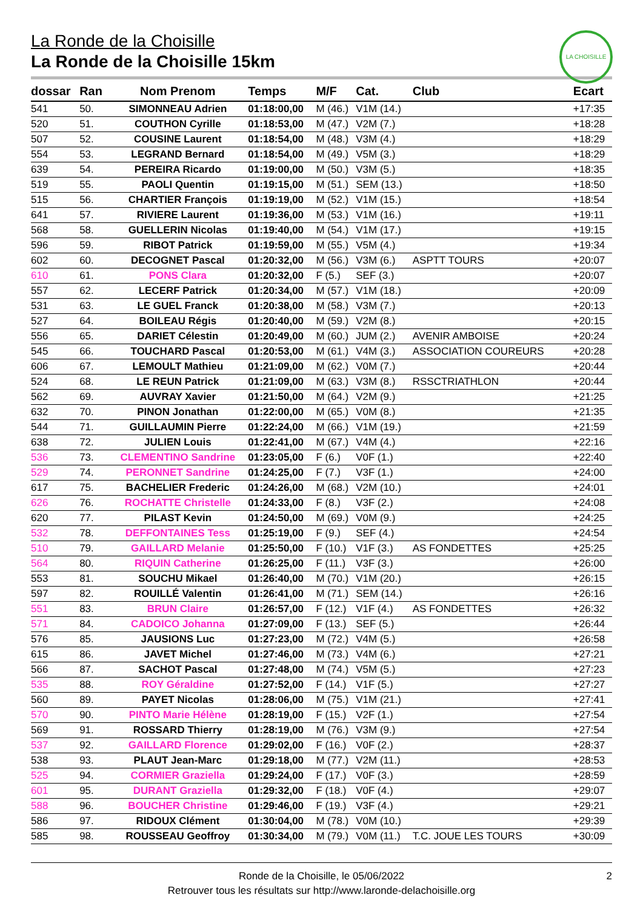LA CHOISILLE
La Ronde de la Choisille
La Ronde de la Choisille 15km
| dossar | Ran | Nom Prenom | Temps | M/F | Cat. | Club | Ecart |
| --- | --- | --- | --- | --- | --- | --- | --- |
| 541 | 50. | SIMONNEAU Adrien | 01:18:00,00 | M (46.) | V1M (14.) | | +17:35 |
| 520 | 51. | COUTHON Cyrille | 01:18:53,00 | M (47.) | V2M (7.) | | +18:28 |
| 507 | 52. | COUSINE Laurent | 01:18:54,00 | M (48.) | V3M (4.) | | +18:29 |
| 554 | 53. | LEGRAND Bernard | 01:18:54,00 | M (49.) | V5M (3.) | | +18:29 |
| 639 | 54. | PEREIRA Ricardo | 01:19:00,00 | M (50.) | V3M (5.) | | +18:35 |
| 519 | 55. | PAOLI Quentin | 01:19:15,00 | M (51.) | SEM (13.) | | +18:50 |
| 515 | 56. | CHARTIER François | 01:19:19,00 | M (52.) | V1M (15.) | | +18:54 |
| 641 | 57. | RIVIERE Laurent | 01:19:36,00 | M (53.) | V1M (16.) | | +19:11 |
| 568 | 58. | GUELLERIN Nicolas | 01:19:40,00 | M (54.) | V1M (17.) | | +19:15 |
| 596 | 59. | RIBOT Patrick | 01:19:59,00 | M (55.) | V5M (4.) | | +19:34 |
| 602 | 60. | DECOGNET Pascal | 01:20:32,00 | M (56.) | V3M (6.) | ASPTT TOURS | +20:07 |
| 610 | 61. | PONS Clara | 01:20:32,00 | F (5.) | SEF (3.) | | +20:07 |
| 557 | 62. | LECERF Patrick | 01:20:34,00 | M (57.) | V1M (18.) | | +20:09 |
| 531 | 63. | LE GUEL Franck | 01:20:38,00 | M (58.) | V3M (7.) | | +20:13 |
| 527 | 64. | BOILEAU Régis | 01:20:40,00 | M (59.) | V2M (8.) | | +20:15 |
| 556 | 65. | DARIET Célestin | 01:20:49,00 | M (60.) | JUM (2.) | AVENIR AMBOISE | +20:24 |
| 545 | 66. | TOUCHARD Pascal | 01:20:53,00 | M (61.) | V4M (3.) | ASSOCIATION COUREURS | +20:28 |
| 606 | 67. | LEMOULT Mathieu | 01:21:09,00 | M (62.) | V0M (7.) | | +20:44 |
| 524 | 68. | LE REUN Patrick | 01:21:09,00 | M (63.) | V3M (8.) | RSSCTRIATHLON | +20:44 |
| 562 | 69. | AUVRAY Xavier | 01:21:50,00 | M (64.) | V2M (9.) | | +21:25 |
| 632 | 70. | PINON Jonathan | 01:22:00,00 | M (65.) | V0M (8.) | | +21:35 |
| 544 | 71. | GUILLAUMIN Pierre | 01:22:24,00 | M (66.) | V1M (19.) | | +21:59 |
| 638 | 72. | JULIEN Louis | 01:22:41,00 | M (67.) | V4M (4.) | | +22:16 |
| 536 | 73. | CLEMENTINO Sandrine | 01:23:05,00 | F (6.) | V0F (1.) | | +22:40 |
| 529 | 74. | PERONNET Sandrine | 01:24:25,00 | F (7.) | V3F (1.) | | +24:00 |
| 617 | 75. | BACHELIER Frederic | 01:24:26,00 | M (68.) | V2M (10.) | | +24:01 |
| 626 | 76. | ROCHATTE Christelle | 01:24:33,00 | F (8.) | V3F (2.) | | +24:08 |
| 620 | 77. | PILAST Kevin | 01:24:50,00 | M (69.) | V0M (9.) | | +24:25 |
| 532 | 78. | DEFFONTAINES Tess | 01:25:19,00 | F (9.) | SEF (4.) | | +24:54 |
| 510 | 79. | GAILLARD Melanie | 01:25:50,00 | F (10.) | V1F (3.) | AS FONDETTES | +25:25 |
| 564 | 80. | RIQUIN Catherine | 01:26:25,00 | F (11.) | V3F (3.) | | +26:00 |
| 553 | 81. | SOUCHU Mikael | 01:26:40,00 | M (70.) | V1M (20.) | | +26:15 |
| 597 | 82. | ROUILLÉ Valentin | 01:26:41,00 | M (71.) | SEM (14.) | | +26:16 |
| 551 | 83. | BRUN Claire | 01:26:57,00 | F (12.) | V1F (4.) | AS FONDETTES | +26:32 |
| 571 | 84. | CADOICO Johanna | 01:27:09,00 | F (13.) | SEF (5.) | | +26:44 |
| 576 | 85. | JAUSIONS Luc | 01:27:23,00 | M (72.) | V4M (5.) | | +26:58 |
| 615 | 86. | JAVET Michel | 01:27:46,00 | M (73.) | V4M (6.) | | +27:21 |
| 566 | 87. | SACHOT Pascal | 01:27:48,00 | M (74.) | V5M (5.) | | +27:23 |
| 535 | 88. | ROY Géraldine | 01:27:52,00 | F (14.) | V1F (5.) | | +27:27 |
| 560 | 89. | PAYET Nicolas | 01:28:06,00 | M (75.) | V1M (21.) | | +27:41 |
| 570 | 90. | PINTO Marie Hélène | 01:28:19,00 | F (15.) | V2F (1.) | | +27:54 |
| 569 | 91. | ROSSARD Thierry | 01:28:19,00 | M (76.) | V3M (9.) | | +27:54 |
| 537 | 92. | GAILLARD Florence | 01:29:02,00 | F (16.) | V0F (2.) | | +28:37 |
| 538 | 93. | PLAUT Jean-Marc | 01:29:18,00 | M (77.) | V2M (11.) | | +28:53 |
| 525 | 94. | CORMIER Graziella | 01:29:24,00 | F (17.) | V0F (3.) | | +28:59 |
| 601 | 95. | DURANT Graziella | 01:29:32,00 | F (18.) | V0F (4.) | | +29:07 |
| 588 | 96. | BOUCHER Christine | 01:29:46,00 | F (19.) | V3F (4.) | | +29:21 |
| 586 | 97. | RIDOUX Clément | 01:30:04,00 | M (78.) | V0M (10.) | | +29:39 |
| 585 | 98. | ROUSSEAU Geoffroy | 01:30:34,00 | M (79.) | V0M (11.) | T.C. JOUE LES TOURS | +30:09 |
Ronde de la Choisille, le 05/06/2022 2
Retrouver tous les résultats sur http://www.laronde-delachoisille.org